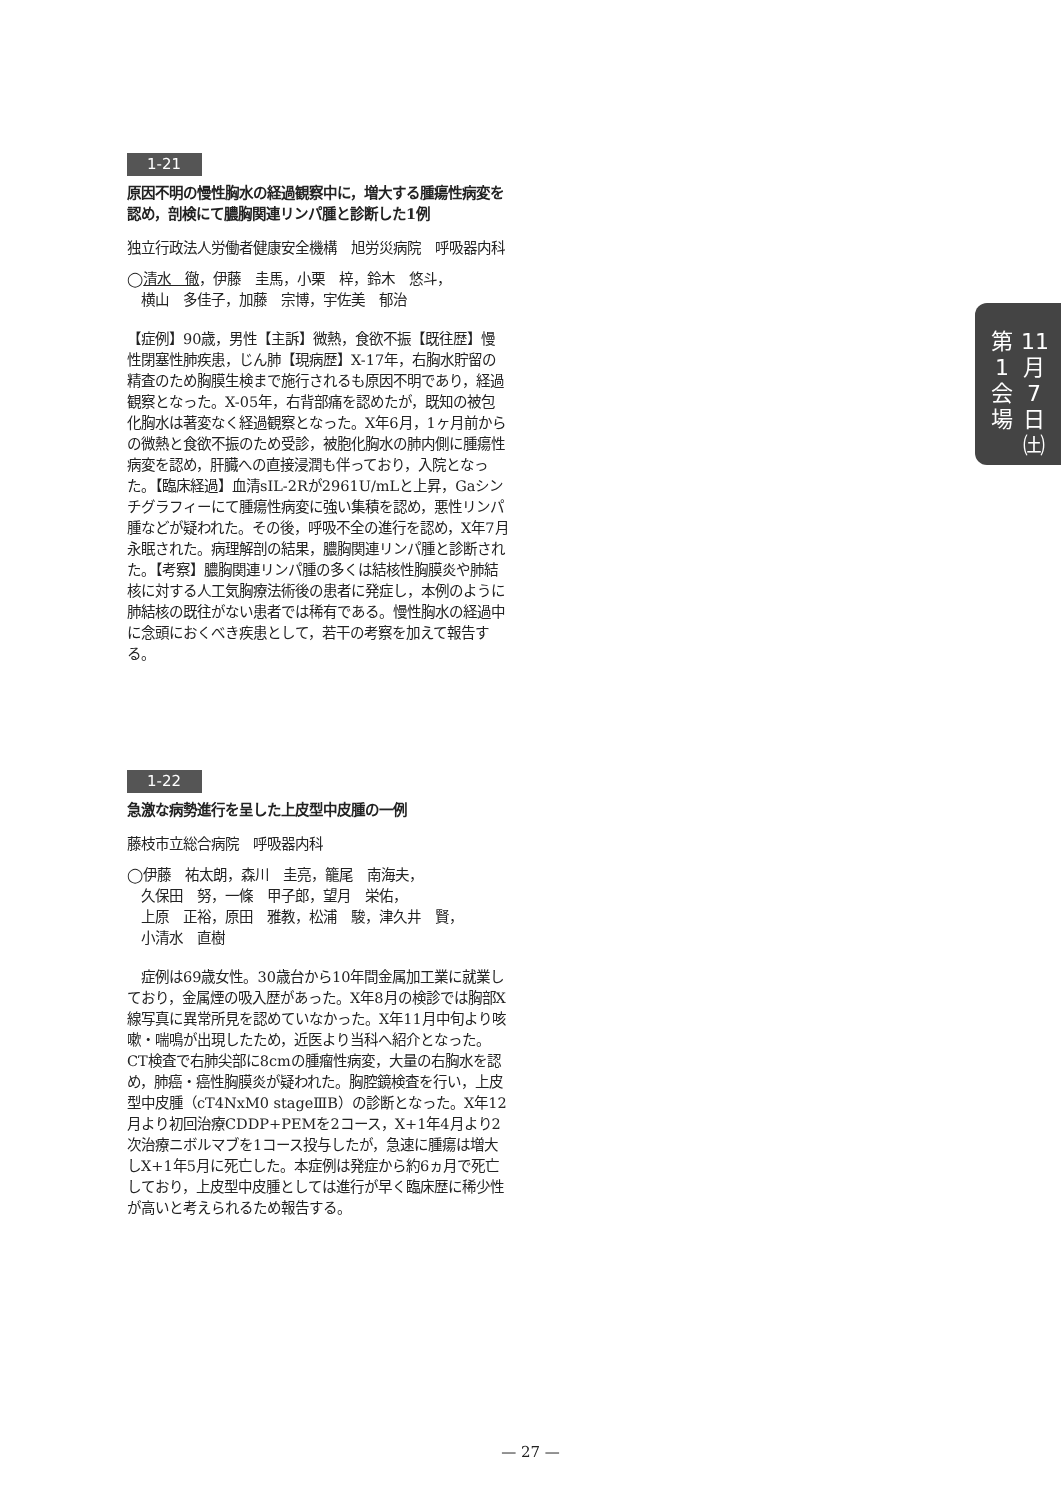1-21
原因不明の慢性胸水の経過観察中に，増大する腫瘍性病変を認め，剖検にて膿胸関連リンパ腫と診断した1例
独立行政法人労働者健康安全機構　旭労災病院　呼吸器内科
◯清水　徹，伊藤　圭馬，小栗　梓，鈴木　悠斗，
　横山　多佳子，加藤　宗博，宇佐美　郁治
【症例】90歳，男性【主訴】微熱，食欲不振【既往歴】慢性閉塞性肺疾患，じん肺【現病歴】X-17年，右胸水貯留の精査のため胸膜生検まで施行されるも原因不明であり，経過観察となった。X-05年，右背部痛を認めたが，既知の被包化胸水は著変なく経過観察となった。X年6月，1ヶ月前からの微熱と食欲不振のため受診，被胞化胸水の肺内側に腫瘍性病変を認め，肝臓への直接浸潤も伴っており，入院となった。【臨床経過】血清sIL-2Rが2961U/mLと上昇，Gaシンチグラフィーにて腫瘍性病変に強い集積を認め，悪性リンパ腫などが疑われた。その後，呼吸不全の進行を認め，X年7月永眠された。病理解剖の結果，膿胸関連リンパ腫と診断された。【考察】膿胸関連リンパ腫の多くは結核性胸膜炎や肺結核に対する人工気胸療法術後の患者に発症し，本例のように肺結核の既往がない患者では稀有である。慢性胸水の経過中に念頭におくべき疾患として，若干の考察を加えて報告する。
1-22
急激な病勢進行を呈した上皮型中皮腫の一例
藤枝市立総合病院　呼吸器内科
◯伊藤　祐太朗，森川　圭亮，籠尾　南海夫，
　久保田　努，一條　甲子郎，望月　栄佑，
　上原　正裕，原田　雅教，松浦　駿，津久井　賢，
　小清水　直樹
　症例は69歳女性。30歳台から10年間金属加工業に就業しており，金属煙の吸入歴があった。X年8月の検診では胸部X線写真に異常所見を認めていなかった。X年11月中旬より咳嗽・喘鳴が出現したため，近医より当科へ紹介となった。CT検査で右肺尖部に8cmの腫瘤性病変，大量の右胸水を認め，肺癌・癌性胸膜炎が疑われた。胸腔鏡検査を行い，上皮型中皮腫（cT4NxM0 stageⅢB）の診断となった。X年12月より初回治療CDDP+PEMを2コース，X+1年4月より2次治療ニボルマブを1コース投与したが，急速に腫瘍は増大しX+1年5月に死亡した。本症例は発症から約6ヵ月で死亡しており，上皮型中皮腫としては進行が早く臨床歴に稀少性が高いと考えられるため報告する。
第
1
会
場
11
月
7
日
㈯
— 27 —